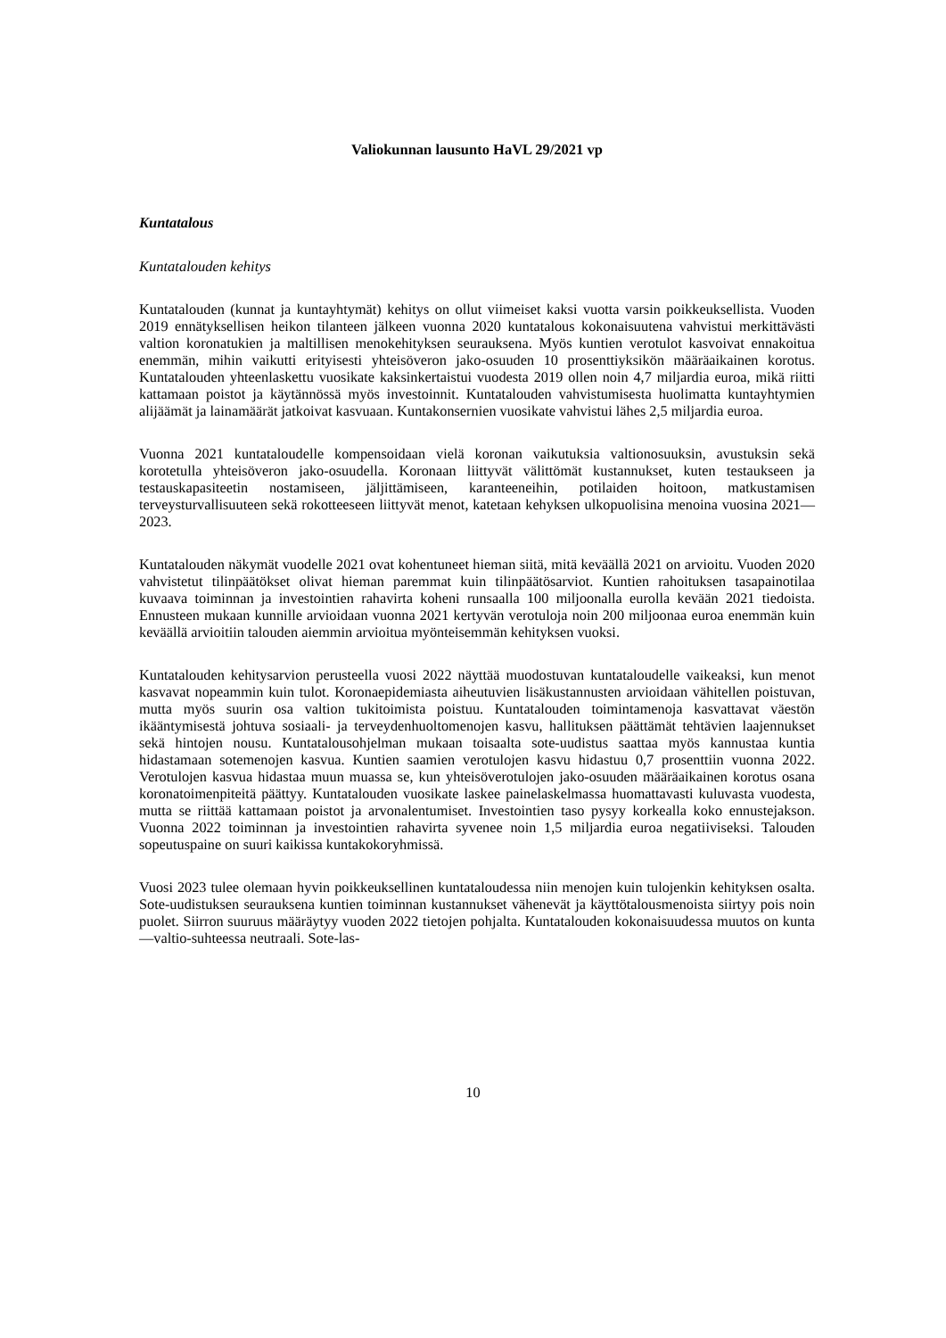Valiokunnan lausunto HaVL 29/2021 vp
Kuntatalous
Kuntatalouden kehitys
Kuntatalouden (kunnat ja kuntayhtymät) kehitys on ollut viimeiset kaksi vuotta varsin poikkeuksellista. Vuoden 2019 ennätyksellisen heikon tilanteen jälkeen vuonna 2020 kuntatalous kokonaisuutena vahvistui merkittävästi valtion koronatukien ja maltillisen menokehityksen seurauksena. Myös kuntien verotulot kasvoivat ennakoitua enemmän, mihin vaikutti erityisesti yhteisöveron jako-osuuden 10 prosenttiyksikön määräaikainen korotus. Kuntatalouden yhteenlaskettu vuosikate kaksinkertaistui vuodesta 2019 ollen noin 4,7 miljardia euroa, mikä riitti kattamaan poistot ja käytännössä myös investoinnit. Kuntatalouden vahvistumisesta huolimatta kuntayhtymien alijäämät ja lainamäärät jatkoivat kasvuaan. Kuntakonsernien vuosikate vahvistui lähes 2,5 miljardia euroa.
Vuonna 2021 kuntataloudelle kompensoidaan vielä koronan vaikutuksia valtionosuuksin, avustuksin sekä korotetulla yhteisöveron jako-osuudella. Koronaan liittyvät välittömät kustannukset, kuten testaukseen ja testauskapasiteetin nostamiseen, jäljittämiseen, karanteeneihin, potilaiden hoitoon, matkustamisen terveysturvallisuuteen sekä rokotteeseen liittyvät menot, katetaan kehyksen ulkopuolisina menoina vuosina 2021—2023.
Kuntatalouden näkymät vuodelle 2021 ovat kohentuneet hieman siitä, mitä keväällä 2021 on arvioitu. Vuoden 2020 vahvistetut tilinpäätökset olivat hieman paremmat kuin tilinpäätösarviot. Kuntien rahoituksen tasapainotilaa kuvaava toiminnan ja investointien rahavirta koheni runsaalla 100 miljoonalla eurolla kevään 2021 tiedoista. Ennusteen mukaan kunnille arvioidaan vuonna 2021 kertyvän verotuloja noin 200 miljoonaa euroa enemmän kuin keväällä arvioitiin talouden aiemmin arvioitua myönteisemmän kehityksen vuoksi.
Kuntatalouden kehitysarvion perusteella vuosi 2022 näyttää muodostuvan kuntataloudelle vaikeaksi, kun menot kasvavat nopeammin kuin tulot. Koronaepidemiasta aiheutuvien lisäkustannusten arvioidaan vähitellen poistuvan, mutta myös suurin osa valtion tukitoimista poistuu. Kuntatalouden toimintamenoja kasvattavat väestön ikääntymisestä johtuva sosiaali- ja terveydenhuoltomenojen kasvu, hallituksen päättämät tehtävien laajennukset sekä hintojen nousu. Kuntatalousohjelman mukaan toisaalta sote-uudistus saattaa myös kannustaa kuntia hidastamaan sotemenojen kasvua. Kuntien saamien verotulojen kasvu hidastuu 0,7 prosenttiin vuonna 2022. Verotulojen kasvua hidastaa muun muassa se, kun yhteisöverotulojen jako-osuuden määräaikainen korotus osana koronatoimenpiteitä päättyy. Kuntatalouden vuosikate laskee painelaskelmassa huomattavasti kuluvasta vuodesta, mutta se riittää kattamaan poistot ja arvonalentumiset. Investointien taso pysyy korkealla koko ennustejakson. Vuonna 2022 toiminnan ja investointien rahavirta syvenee noin 1,5 miljardia euroa negatiiviseksi. Talouden sopeutuspaine on suuri kaikissa kuntakokoryhmissä.
Vuosi 2023 tulee olemaan hyvin poikkeuksellinen kuntataloudessa niin menojen kuin tulojenkin kehityksen osalta. Sote-uudistuksen seurauksena kuntien toiminnan kustannukset vähenevät ja käyttötalousmenoista siirtyy pois noin puolet. Siirron suuruus määräytyy vuoden 2022 tietojen pohjalta. Kuntatalouden kokonaisuudessa muutos on kunta—valtio-suhteessa neutraali. Sote-las-
10